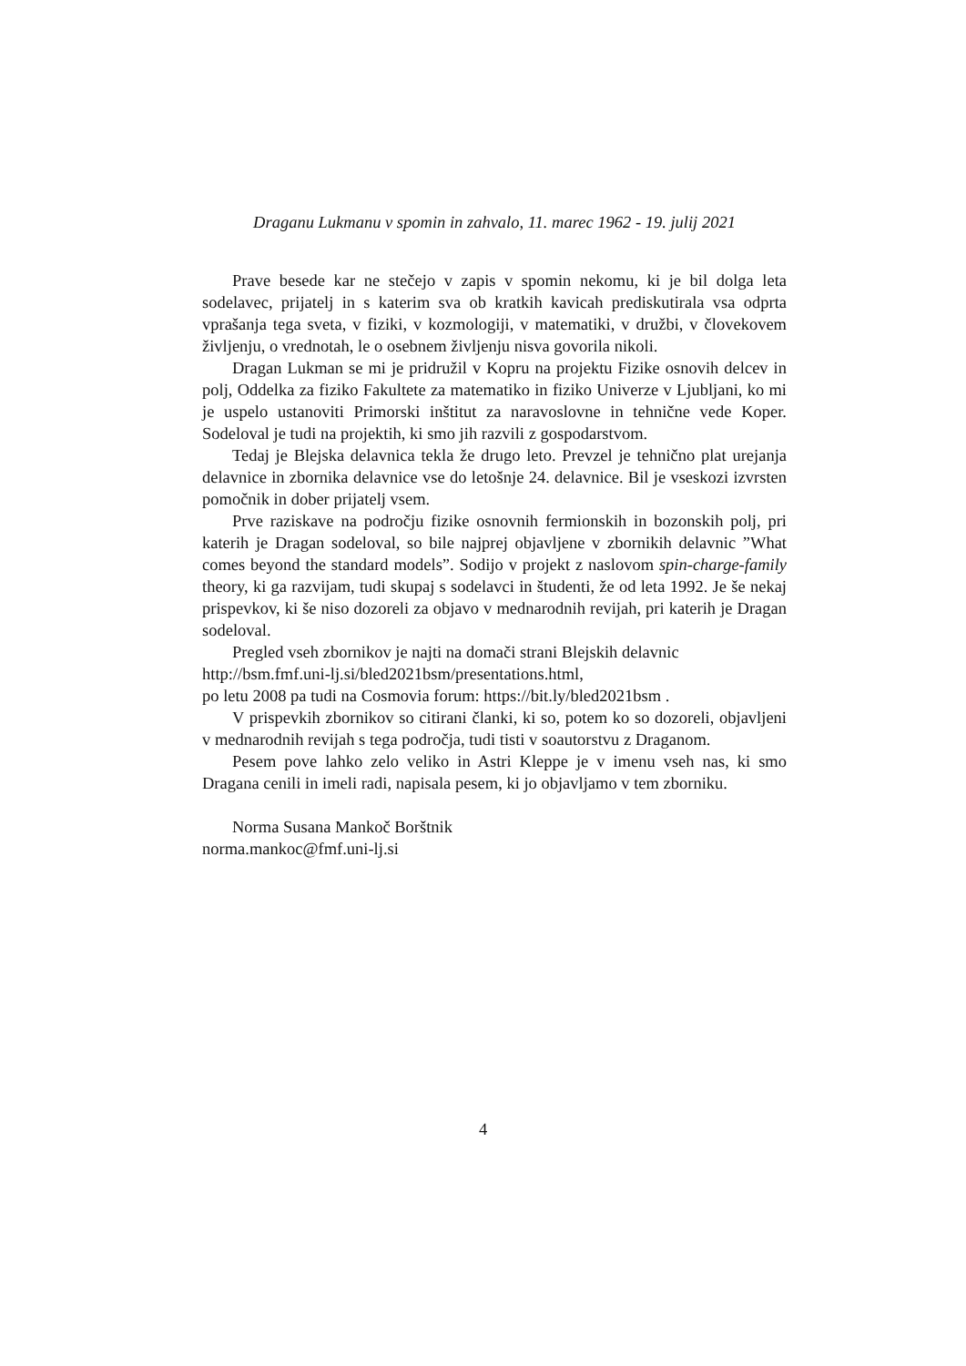Draganu Lukmanu v spomin in zahvalo, 11. marec 1962 - 19. julij 2021
Prave besede kar ne stečejo v zapis v spomin nekomu, ki je bil dolga leta sodelavec, prijatelj in s katerim sva ob kratkih kavicah prediskutirala vsa odprta vprašanja tega sveta, v fiziki, v kozmologiji, v matematiki, v družbi, v človekovem življenju, o vrednotah, le o osebnem življenju nisva govorila nikoli.
Dragan Lukman se mi je pridružil v Kopru na projektu Fizike osnovih delcev in polj, Oddelka za fiziko Fakultete za matematiko in fiziko Univerze v Ljubljani, ko mi je uspelo ustanoviti Primorski inštitut za naravoslovne in tehnične vede Koper. Sodeloval je tudi na projektih, ki smo jih razvili z gospodarstvom.
Tedaj je Blejska delavnica tekla že drugo leto. Prevzel je tehnično plat urejanja delavnice in zbornika delavnice vse do letošnje 24. delavnice. Bil je vseskozi izvrsten pomočnik in dober prijatelj vsem.
Prve raziskave na področju fizike osnovnih fermionskih in bozonskih polj, pri katerih je Dragan sodeloval, so bile najprej objavljene v zbornikih delavnic ”What comes beyond the standard models”. Sodijo v projekt z naslovom spin-charge-family theory, ki ga razvijam, tudi skupaj s sodelavci in študenti, že od leta 1992. Je še nekaj prispevkov, ki še niso dozoreli za objavo v mednarodnih revijah, pri katerih je Dragan sodeloval.
Pregled vseh zbornikov je najti na domači strani Blejskih delavnic
http://bsm.fmf.uni-lj.si/bled2021bsm/presentations.html,
po letu 2008 pa tudi na Cosmovia forum: https://bit.ly/bled2021bsm .
V prispevkih zbornikov so citirani članki, ki so, potem ko so dozoreli, objavljeni v mednarodnih revijah s tega področja, tudi tisti v soautorstvu z Draganom.
Pesem pove lahko zelo veliko in Astri Kleppe je v imenu vseh nas, ki smo Dragana cenili in imeli radi, napisala pesem, ki jo objavljamo v tem zborniku.
Norma Susana Mankoč Borštnik
norma.mankoc@fmf.uni-lj.si
4